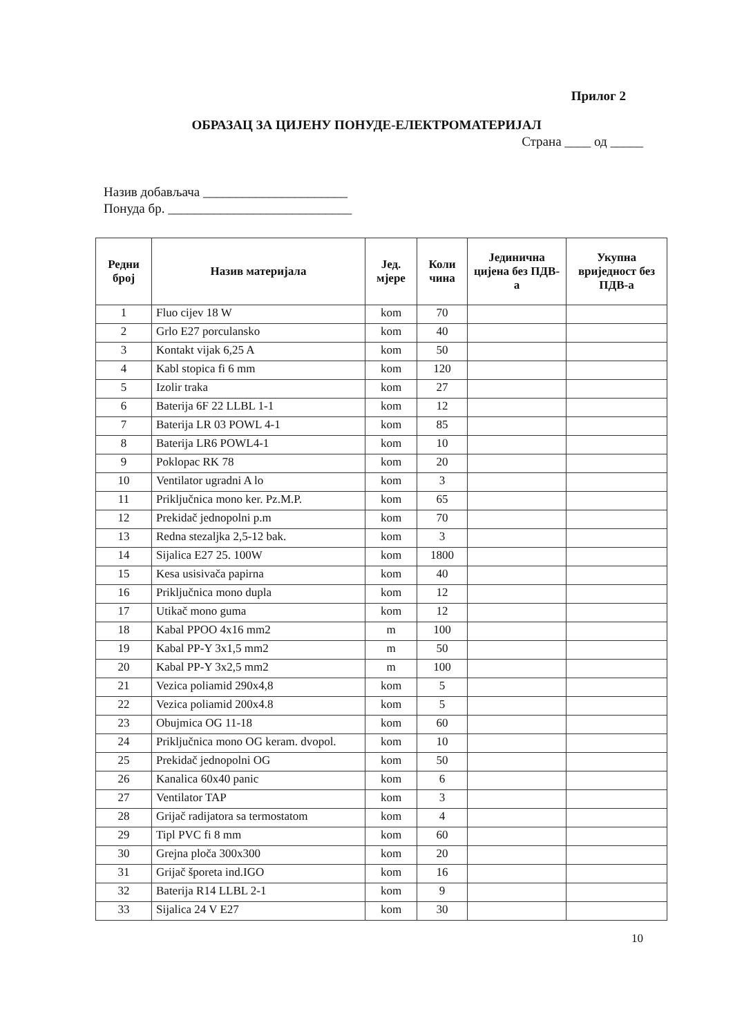Прилог 2
ОБРАЗАЦ ЗА ЦИЈЕНУ ПОНУДЕ-ЕЛЕКТРОМАТЕРИЈАЛ
Страна ____ од _____
Назив добављача ______________________
Понуда бр. ____________________________
| Редни број | Назив материјала | Јед. мјере | Коли чина | Јединична цијена без ПДВ-а | Укупна вриједност без ПДВ-а |
| --- | --- | --- | --- | --- | --- |
| 1 | Fluo cijev 18 W | kom | 70 | | |
| 2 | Grlo E27 porculansko | kom | 40 | | |
| 3 | Kontakt vijak 6,25 A | kom | 50 | | |
| 4 | Kabl stopica fi 6 mm | kom | 120 | | |
| 5 | Izolir traka | kom | 27 | | |
| 6 | Baterija 6F 22 LLBL 1-1 | kom | 12 | | |
| 7 | Baterija LR 03 POWL 4-1 | kom | 85 | | |
| 8 | Baterija LR6 POWL4-1 | kom | 10 | | |
| 9 | Poklopac RK 78 | kom | 20 | | |
| 10 | Ventilator ugradni A lo | kom | 3 | | |
| 11 | Priključnica mono ker. Pz.M.P. | kom | 65 | | |
| 12 | Prekidač jednopolni p.m | kom | 70 | | |
| 13 | Redna stezaljka 2,5-12 bak. | kom | 3 | | |
| 14 | Sijalica E27 25. 100W | kom | 1800 | | |
| 15 | Kesa usisivača papirna | kom | 40 | | |
| 16 | Priključnica mono dupla | kom | 12 | | |
| 17 | Utikač mono guma | kom | 12 | | |
| 18 | Kabal PPOO 4x16 mm2 | m | 100 | | |
| 19 | Kabal PP-Y 3x1,5 mm2 | m | 50 | | |
| 20 | Kabal PP-Y 3x2,5 mm2 | m | 100 | | |
| 21 | Vezica poliamid 290x4,8 | kom | 5 | | |
| 22 | Vezica poliamid 200x4.8 | kom | 5 | | |
| 23 | Obujmica OG 11-18 | kom | 60 | | |
| 24 | Priključnica mono OG keram. dvopol. | kom | 10 | | |
| 25 | Prekidač jednopolni OG | kom | 50 | | |
| 26 | Kanalica 60x40 panic | kom | 6 | | |
| 27 | Ventilator TAP | kom | 3 | | |
| 28 | Grijač radijatora sa termostatom | kom | 4 | | |
| 29 | Tipl PVC fi 8 mm | kom | 60 | | |
| 30 | Grejna ploča 300x300 | kom | 20 | | |
| 31 | Grijač šporeta ind.IGO | kom | 16 | | |
| 32 | Baterija R14 LLBL 2-1 | kom | 9 | | |
| 33 | Sijalica 24 V E27 | kom | 30 | | |
10